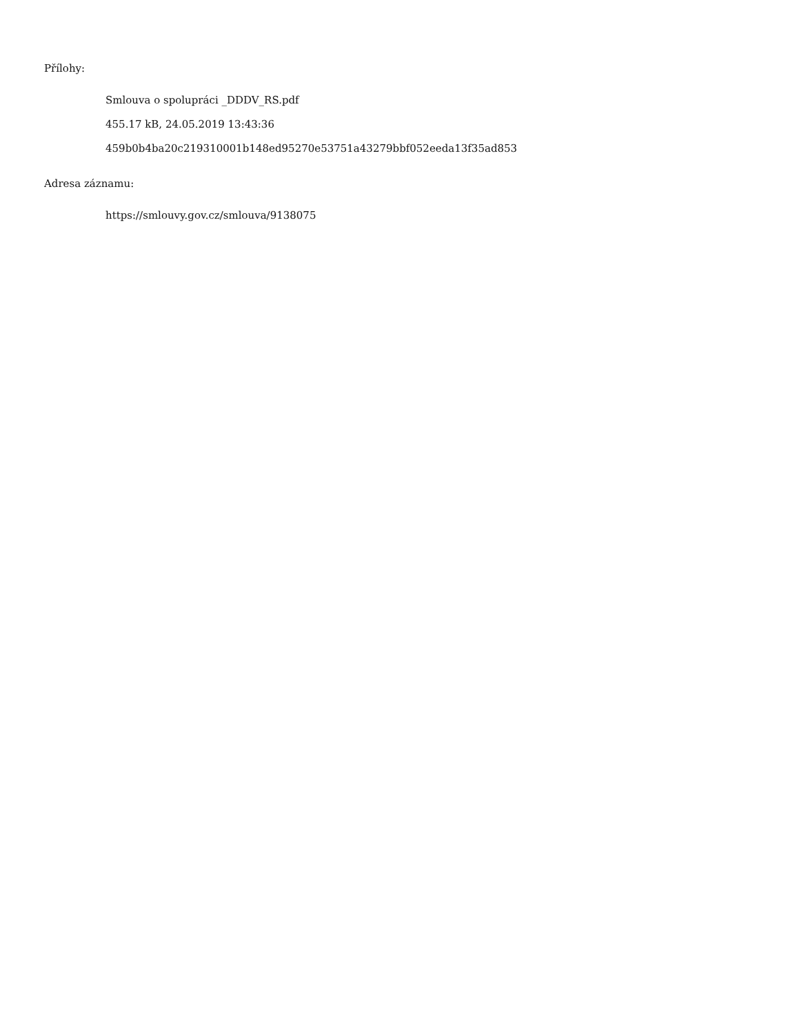Přílohy:
Smlouva o spolupráci _DDDV_RS.pdf
455.17 kB, 24.05.2019 13:43:36
459b0b4ba20c219310001b148ed95270e53751a43279bbf052eeda13f35ad853
Adresa záznamu:
https://smlouvy.gov.cz/smlouva/9138075